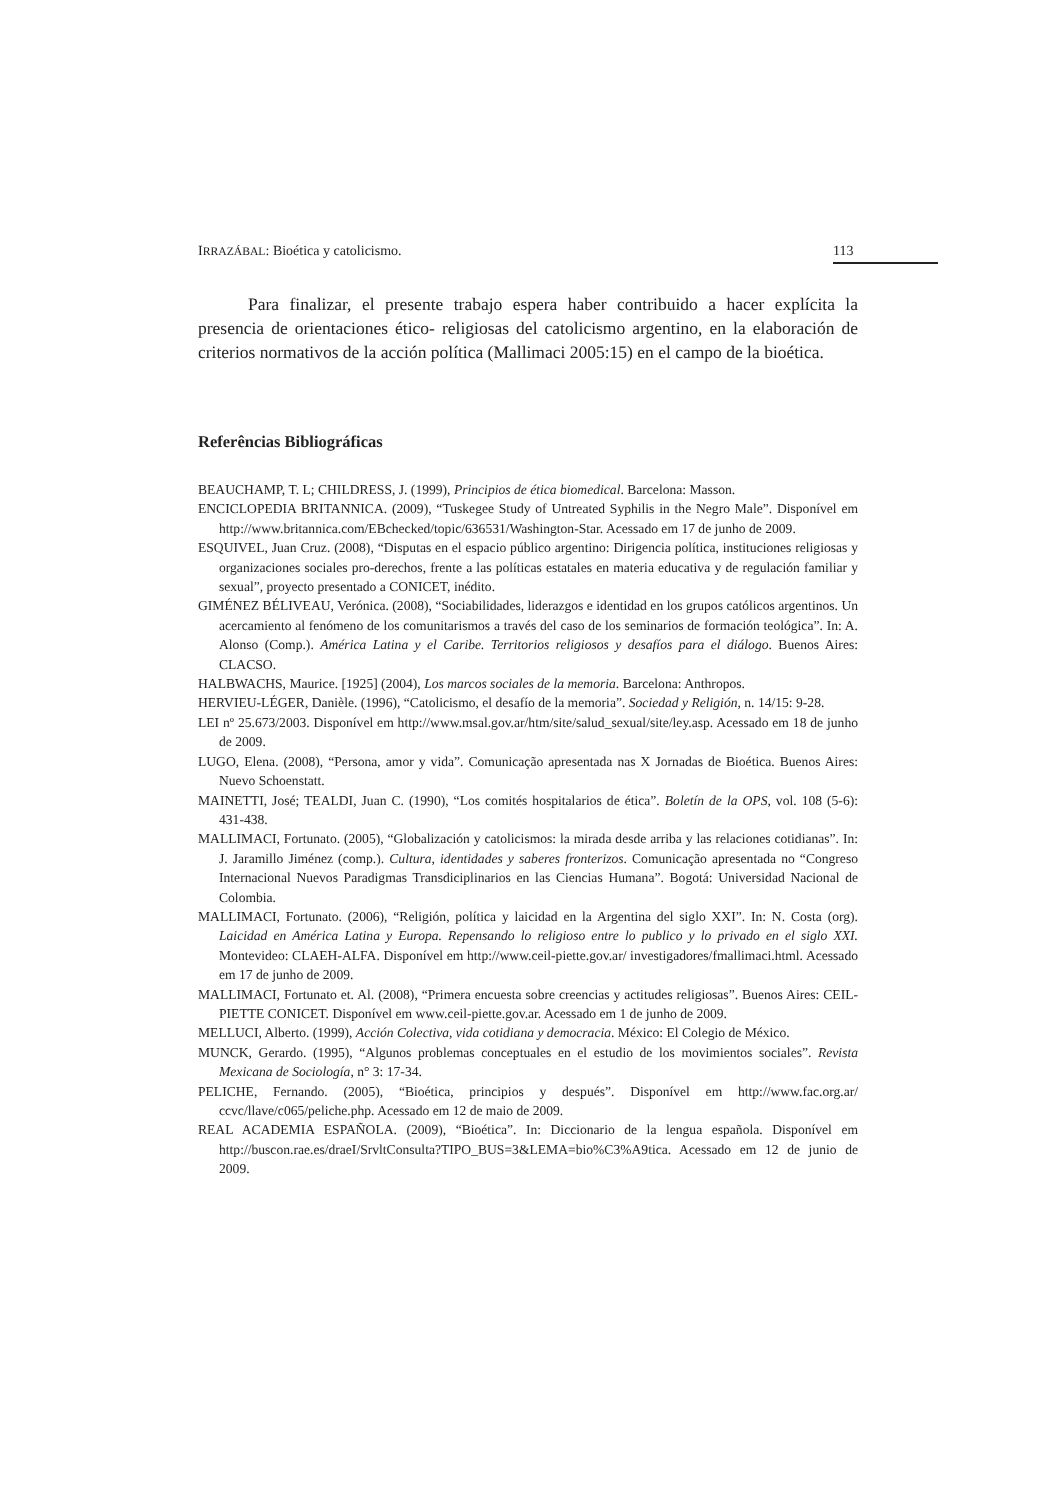IRRAZÁBAL: Bioética y catolicismo. 113
Para finalizar, el presente trabajo espera haber contribuido a hacer explícita la presencia de orientaciones ético- religiosas del catolicismo argentino, en la elaboración de criterios normativos de la acción política (Mallimaci 2005:15) en el campo de la bioética.
Referências Bibliográficas
BEAUCHAMP, T. L; CHILDRESS, J. (1999), Principios de ética biomedical. Barcelona: Masson.
ENCICLOPEDIA BRITANNICA. (2009), “Tuskegee Study of Untreated Syphilis in the Negro Male”. Disponível em http://www.britannica.com/EBchecked/topic/636531/Washington-Star. Acessado em 17 de junho de 2009.
ESQUIVEL, Juan Cruz. (2008), “Disputas en el espacio público argentino: Dirigencia política, instituciones religiosas y organizaciones sociales pro-derechos, frente a las políticas estatales en materia educativa y de regulación familiar y sexual”, proyecto presentado a CONICET, inédito.
GIMÉNEZ BÉLIVEAU, Verónica. (2008), “Sociabilidades, liderazgos e identidad en los grupos católicos argentinos. Un acercamiento al fenómeno de los comunitarismos a través del caso de los seminarios de formación teológica”. In: A. Alonso (Comp.). América Latina y el Caribe. Territorios religiosos y desafíos para el diálogo. Buenos Aires: CLACSO.
HALBWACHS, Maurice. [1925] (2004), Los marcos sociales de la memoria. Barcelona: Anthropos.
HERVIEU-LÉGER, Danièle. (1996), “Catolicismo, el desafío de la memoria”. Sociedad y Religión, n. 14/15: 9-28.
LEI nº 25.673/2003. Disponível em http://www.msal.gov.ar/htm/site/salud_sexual/site/ley.asp. Acessado em 18 de junho de 2009.
LUGO, Elena. (2008), “Persona, amor y vida”. Comunicação apresentada nas X Jornadas de Bioética. Buenos Aires: Nuevo Schoenstatt.
MAINETTI, José; TEALDI, Juan C. (1990), “Los comités hospitalarios de ética”. Boletín de la OPS, vol. 108 (5-6): 431-438.
MALLIMACI, Fortunato. (2005), “Globalización y catolicismos: la mirada desde arriba y las relaciones cotidianas”. In: J. Jaramillo Jiménez (comp.). Cultura, identidades y saberes fronterizos. Comunicação apresentada no “Congreso Internacional Nuevos Paradigmas Transdiciplinarios en las Ciencias Humana”. Bogotá: Universidad Nacional de Colombia.
MALLIMACI, Fortunato. (2006), “Religión, política y laicidad en la Argentina del siglo XXI”. In: N. Costa (org). Laicidad en América Latina y Europa. Repensando lo religioso entre lo publico y lo privado en el siglo XXI. Montevideo: CLAEH-ALFA. Disponível em http://www.ceil-piette.gov.ar/ investigadores/fmallimaci.html. Acessado em 17 de junho de 2009.
MALLIMACI, Fortunato et. Al. (2008), “Primera encuesta sobre creencias y actitudes religiosas”. Buenos Aires: CEIL-PIETTE CONICET. Disponível em www.ceil-piette.gov.ar. Acessado em 1 de junho de 2009.
MELLUCI, Alberto. (1999), Acción Colectiva, vida cotidiana y democracia. México: El Colegio de México.
MUNCK, Gerardo. (1995), “Algunos problemas conceptuales en el estudio de los movimientos sociales”. Revista Mexicana de Sociología, n° 3: 17-34.
PELICHE, Fernando. (2005), “Bioética, principios y después”. Disponível em http://www.fac.org.ar/ ccvc/llave/c065/peliche.php. Acessado em 12 de maio de 2009.
REAL ACADEMIA ESPAÑOLA. (2009), “Bioética”. In: Diccionario de la lengua española. Disponível em http://buscon.rae.es/draeI/SrvltConsulta?TIPO_BUS=3&LEMA=bio%C3%A9tica. Acessado em 12 de junio de 2009.